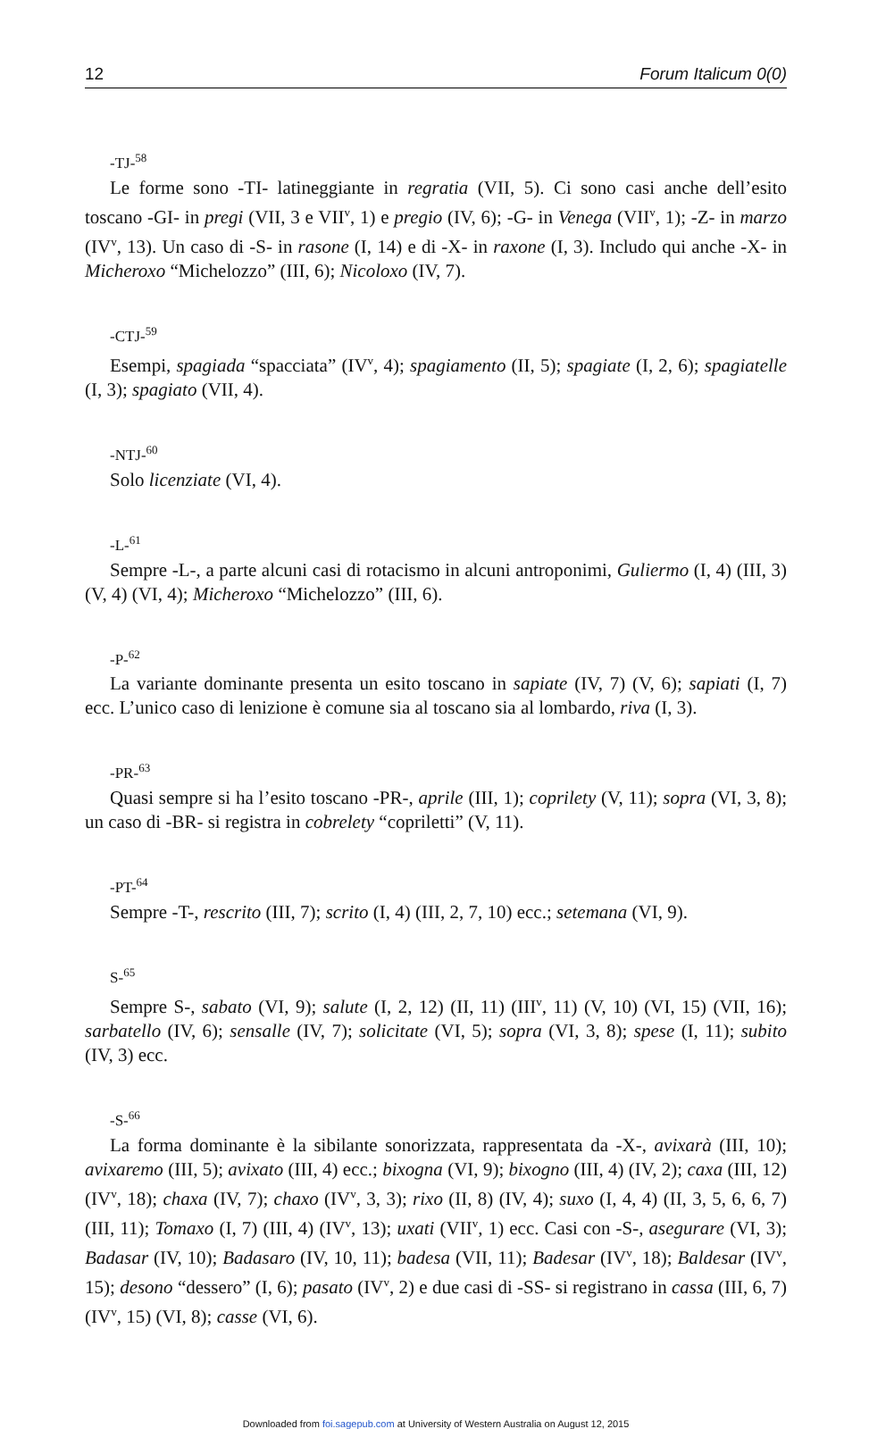12 Forum Italicum 0(0)
-TJ-<sup>58</sup>
Le forme sono -TI- latineggiante in regratia (VII, 5). Ci sono casi anche dell’esito toscano -GI- in pregi (VII, 3 e VII<sup>v</sup>, 1) e pregio (IV, 6); -G- in Venega (VII<sup>v</sup>, 1); -Z- in marzo (IV<sup>v</sup>, 13). Un caso di -S- in rasone (I, 14) e di -X- in raxone (I, 3). Includo qui anche -X- in Micheroxo “Michelozzo” (III, 6); Nicoloxo (IV, 7).
-CTJ-<sup>59</sup>
Esempi, spagiada “spacciata” (IV<sup>v</sup>, 4); spagiamento (II, 5); spagiate (I, 2, 6); spagiatelle (I, 3); spagiato (VII, 4).
-NTJ-<sup>60</sup>
Solo licenziate (VI, 4).
-L-<sup>61</sup>
Sempre -L-, a parte alcuni casi di rotacismo in alcuni antroponimi, Guliermo (I, 4) (III, 3) (V, 4) (VI, 4); Micheroxo “Michelozzo” (III, 6).
-P-<sup>62</sup>
La variante dominante presenta un esito toscano in sapiate (IV, 7) (V, 6); sapiati (I, 7) ecc. L’unico caso di lenizione è comune sia al toscano sia al lombardo, riva (I, 3).
-PR-<sup>63</sup>
Quasi sempre si ha l’esito toscano -PR-, aprile (III, 1); coprilety (V, 11); sopra (VI, 3, 8); un caso di -BR- si registra in cobrelety “copriletti” (V, 11).
-PT-<sup>64</sup>
Sempre -T-, rescrito (III, 7); scrito (I, 4) (III, 2, 7, 10) ecc.; setemana (VI, 9).
S-<sup>65</sup>
Sempre S-, sabato (VI, 9); salute (I, 2, 12) (II, 11) (III<sup>v</sup>, 11) (V, 10) (VI, 15) (VII, 16); sarbatello (IV, 6); sensalle (IV, 7); solicitate (VI, 5); sopra (VI, 3, 8); spese (I, 11); subito (IV, 3) ecc.
-S-<sup>66</sup>
La forma dominante è la sibilante sonorizzata, rappresentata da -X-, avixarà (III, 10); avixaremo (III, 5); avixato (III, 4) ecc.; bixogna (VI, 9); bixogno (III, 4) (IV, 2); caxa (III, 12) (IV<sup>v</sup>, 18); chaxa (IV, 7); chaxo (IV<sup>v</sup>, 3, 3); rixo (II, 8) (IV, 4); suxo (I, 4, 4) (II, 3, 5, 6, 6, 7) (III, 11); Tomaxo (I, 7) (III, 4) (IV<sup>v</sup>, 13); uxati (VII<sup>v</sup>, 1) ecc. Casi con -S-, asegurare (VI, 3); Badasar (IV, 10); Badasaro (IV, 10, 11); badesa (VII, 11); Badesar (IV<sup>v</sup>, 18); Baldesar (IV<sup>v</sup>, 15); desono “dessero” (I, 6); pasato (IV<sup>v</sup>, 2) e due casi di -SS- si registrano in cassa (III, 6, 7) (IV<sup>v</sup>, 15) (VI, 8); casse (VI, 6).
Downloaded from foi.sagepub.com at University of Western Australia on August 12, 2015